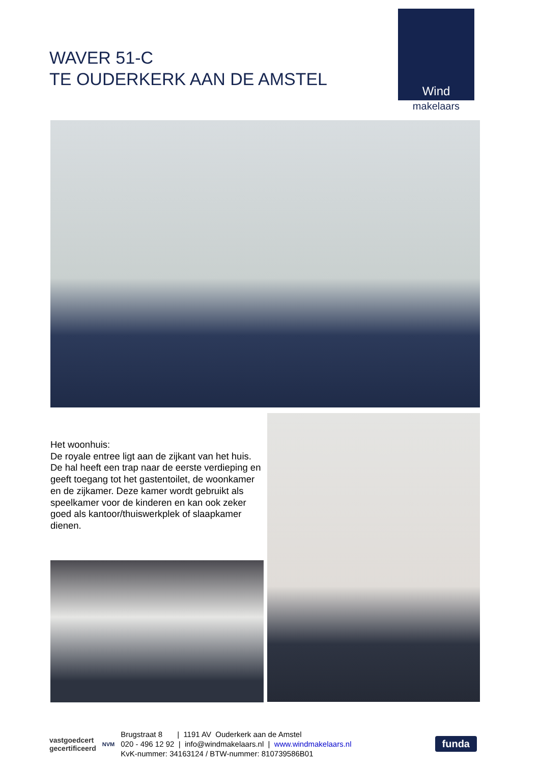WAVER 51-C
TE OUDERKERK AAN DE AMSTEL
Wind
makelaars
Het woonhuis:
De royale entree ligt aan de zijkant van het huis. De hal heeft een trap naar de eerste verdieping en geeft toegang tot het gastentoilet, de woonkamer en de zijkamer. Deze kamer wordt gebruikt als speelkamer voor de kinderen en kan ook zeker goed als kantoor/thuiswerkplek of slaapkamer dienen.
vastgoedcert
gecertificeerd
NVM
Brugstraat 8 | 1191 AV Ouderkerk aan de Amstel
020 - 496 12 92 | info@windmakelaars.nl | www.windmakelaars.nl
KvK-nummer: 34163124 / BTW-nummer: 810739586B01
funda